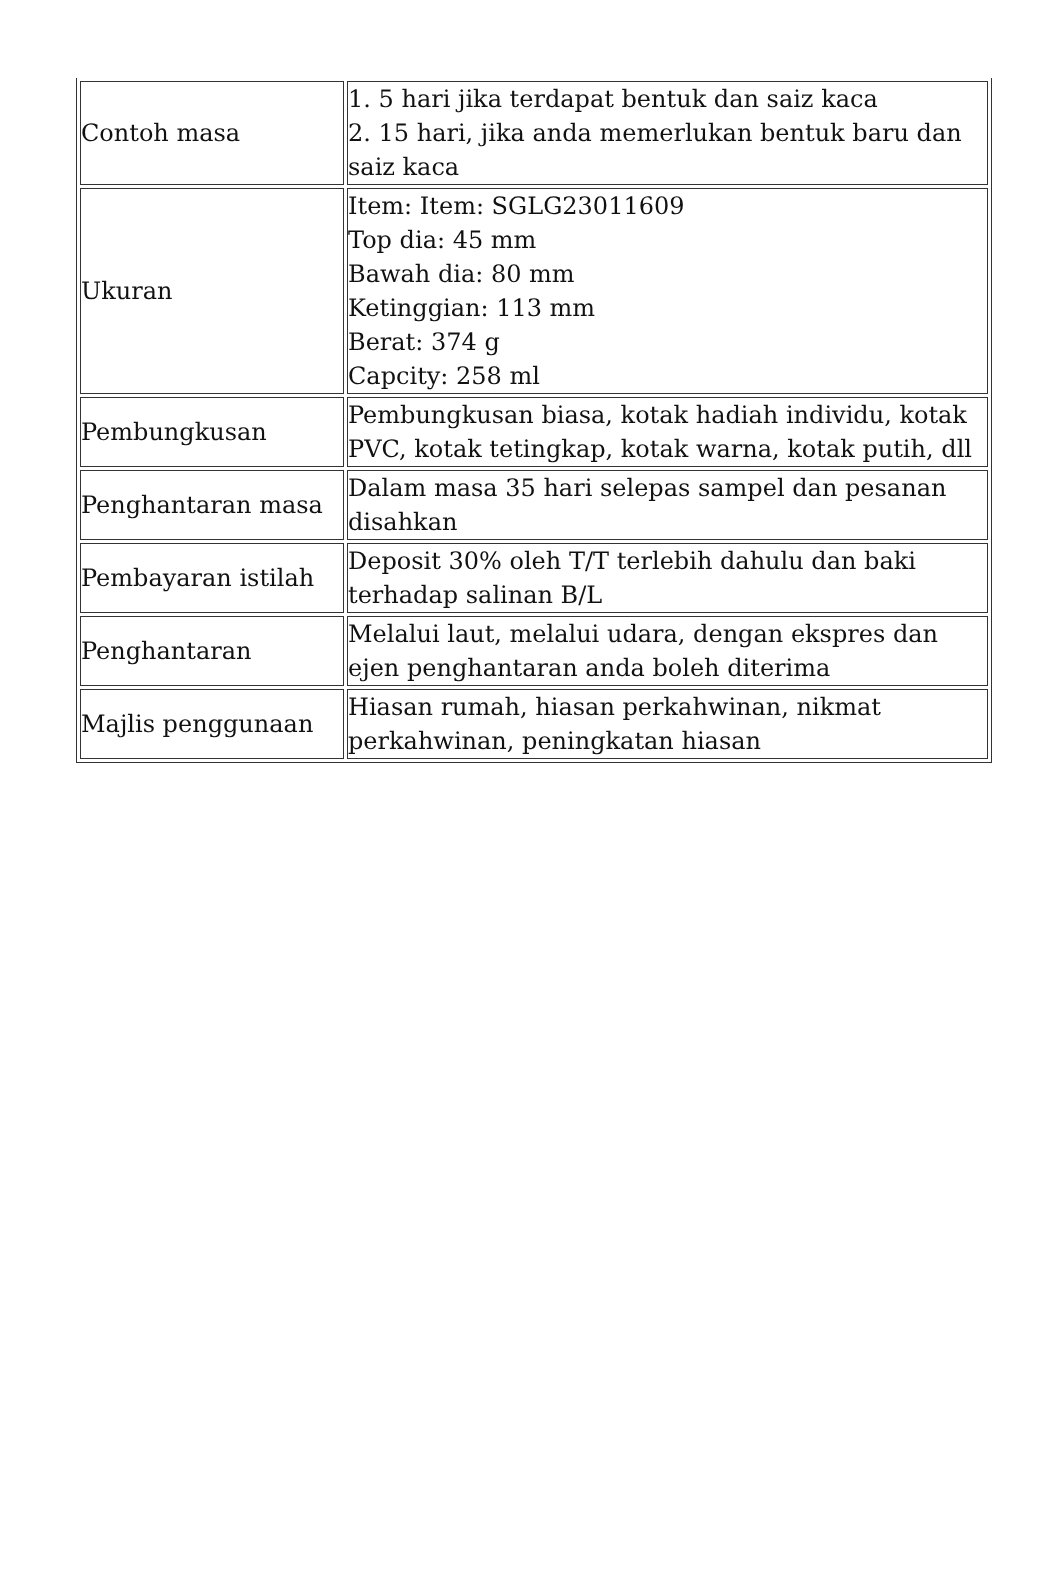| Contoh masa | 1. 5 hari jika terdapat bentuk dan saiz kaca 2. 15 hari, jika anda memerlukan bentuk baru dan saiz kaca |
| Ukuran | Item: Item: SGLG23011609 Top dia: 45 mm Bawah dia: 80 mm Ketinggian: 113 mm Berat: 374 g Capcity: 258 ml |
| Pembungkusan | Pembungkusan biasa, kotak hadiah individu, kotak PVC, kotak tetingkap, kotak warna, kotak putih, dll |
| Penghantaran masa | Dalam masa 35 hari selepas sampel dan pesanan disahkan |
| Pembayaran istilah | Deposit 30% oleh T/T terlebih dahulu dan baki terhadap salinan B/L |
| Penghantaran | Melalui laut, melalui udara, dengan ekspres dan ejen penghantaran anda boleh diterima |
| Majlis penggunaan | Hiasan rumah, hiasan perkahwinan, nikmat perkahwinan, peningkatan hiasan |